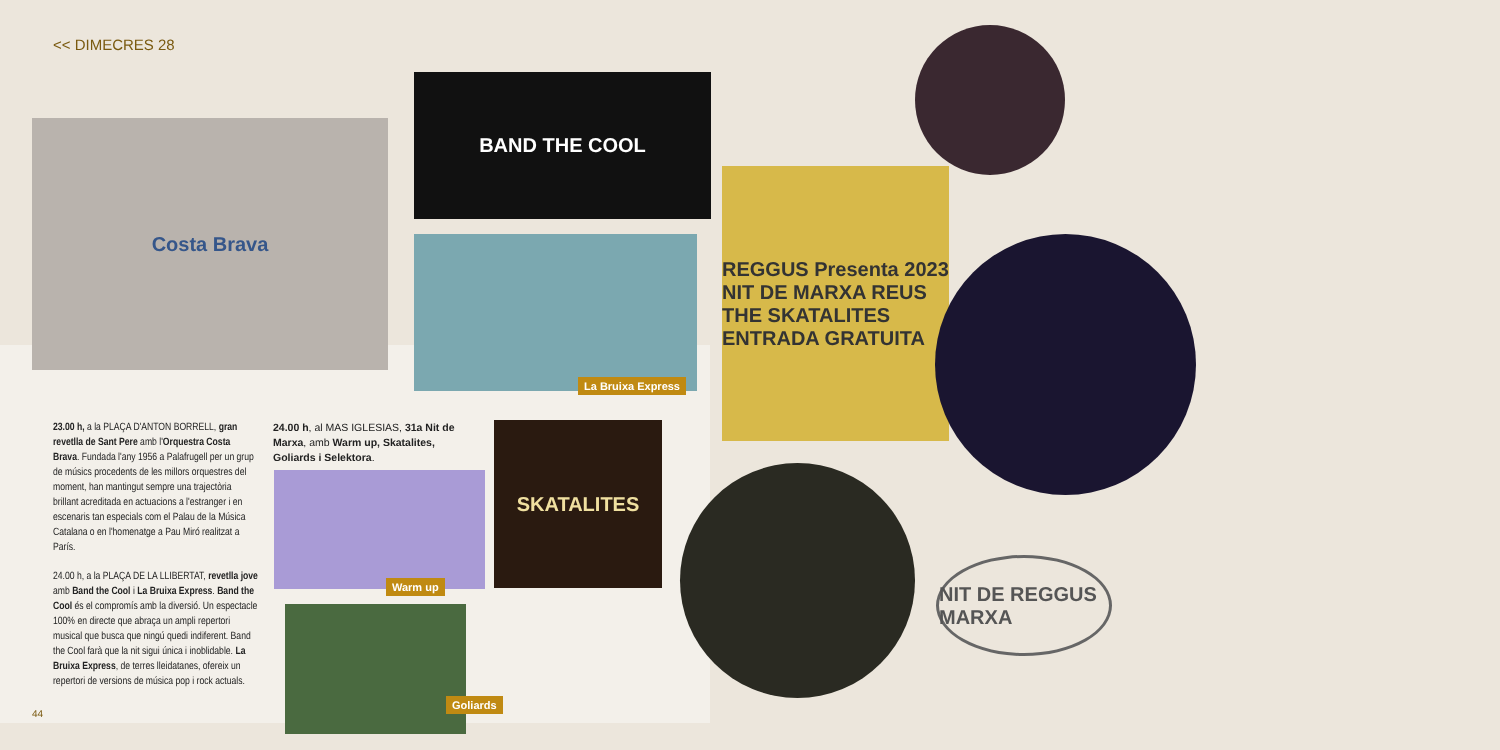<< DIMECRES 28
Costa Brava
BAND THE COOL
La Bruixa Express
REGGUS Presenta 2023 NIT DE MARXA REUS THE SKATALITES ENTRADA GRATUITA
NIT DE REGGUS MARXA
23.00 h, a la PLAÇA D'ANTON BORRELL, gran revetlla de Sant Pere amb l'Orquestra Costa Brava. Fundada l'any 1956 a Palafrugell per un grup de músics procedents de les millors orquestres del moment, han mantingut sempre una trajectòria brillant acreditada en actuacions a l'estranger i en escenaris tan especials com el Palau de la Música Catalana o en l'homenatge a Pau Miró realitzat a París.
24.00 h, a la PLAÇA DE LA LLIBERTAT, revetlla jove amb Band the Cool i La Bruixa Express. Band the Cool és el compromís amb la diversió. Un espectacle 100% en directe que abraça un ampli repertori musical que busca que ningú quedi indiferent. Band the Cool farà que la nit sigui única i inoblidable. La Bruixa Express, de terres lleidatanes, ofereix un repertori de versions de música pop i rock actuals.
24.00 h, al MAS IGLESIAS, 31a Nit de Marxa, amb Warm up, Skatalites, Goliards i Selektora.
Warm up
SKATALITES
Goliards
44